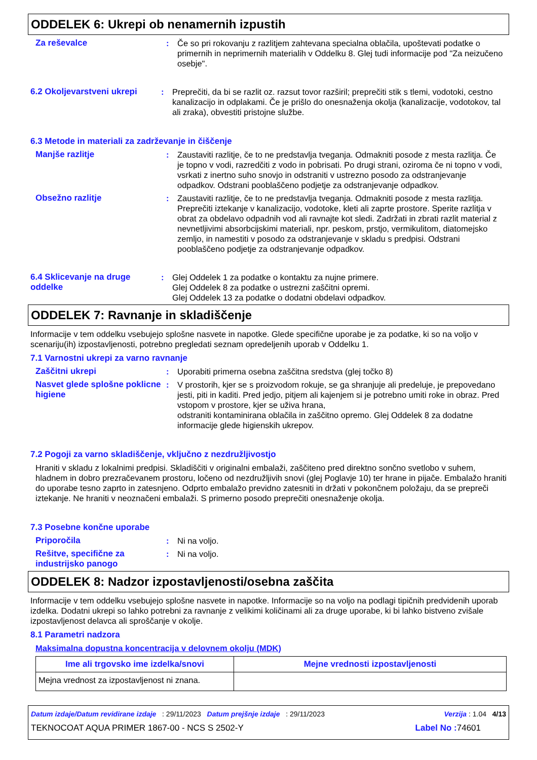ODDELEK 6: Ukrepi ob nenamernih izpustih
Za reševalce : Če so pri rokovanju z razlitjem zahtevana specialna oblačila, upoštevati podatke o primernih in neprimernih materialih v Oddelku 8. Glej tudi informacije pod "Za neizučeno osebje".
6.2 Okoljevarstveni ukrepi
: Preprečiti, da bi se razlit oz. razsut tovor razširil; preprečiti stik s tlemi, vodotoki, cestno kanalizacijo in odplakami. Če je prišlo do onesnaženja okolja (kanalizacije, vodotokov, tal ali zraka), obvestiti pristojne službe.
6.3 Metode in materiali za zadrževanje in čiščenje
Manjše razlitje : Zaustaviti razlitje, če to ne predstavlja tveganja. Odmakniti posode z mesta razlitja. Če je topno v vodi, razredčiti z vodo in pobrisati. Po drugi strani, oziroma če ni topno v vodi, vsrkati z inertno suho snovjo in odstraniti v ustrezno posodo za odstranjevanje odpadkov. Odstrani pooblaščeno podjetje za odstranjevanje odpadkov.
Obsežno razlitje : Zaustaviti razlitje, če to ne predstavlja tveganja. Odmakniti posode z mesta razlitja. Preprečiti iztekanje v kanalizacijo, vodotoke, kleti ali zaprte prostore. Sperite razlitja v obrat za obdelavo odpadnih vod ali ravnajte kot sledi. Zadržati in zbrati razlit material z nevnetljivimi absorbcijskimi materiali, npr. peskom, prstjo, vermikulitom, diatomejsko zemljo, in namestiti v posodo za odstranjevanje v skladu s predpisi. Odstrani pooblaščeno podjetje za odstranjevanje odpadkov.
6.4 Sklicevanje na druge oddelke
: Glej Oddelek 1 za podatke o kontaktu za nujne primere.
Glej Oddelek 8 za podatke o ustrezni zaščitni opremi.
Glej Oddelek 13 za podatke o dodatni obdelavi odpadkov.
ODDELEK 7: Ravnanje in skladiščenje
Informacije v tem oddelku vsebujejo splošne nasvete in napotke. Glede specifične uporabe je za podatke, ki so na voljo v scenariju(ih) izpostavljenosti, potrebno pregledati seznam opredeljenih uporab v Oddelku 1.
7.1 Varnostni ukrepi za varno ravnanje
Zaščitni ukrepi : Uporabiti primerna osebna zaščitna sredstva (glej točko 8)
Nasvet glede splošne poklicne higiene
: V prostorih, kjer se s proizvodom rokuje, se ga shranjuje ali predeluje, je prepovedano jesti, piti in kaditi. Pred jedjo, pitjem ali kajenjem si je potrebno umiti roke in obraz. Pred vstopom v prostore, kjer se uživa hrana,
odstraniti kontaminirana oblačila in zaščitno opremo. Glej Oddelek 8 za dodatne informacije glede higienskih ukrepov.
7.2 Pogoji za varno skladiščenje, vključno z nezdružljivostjo
Hraniti v skladu z lokalnimi predpisi. Skladiščiti v originalni embalaži, zaščiteno pred direktno sončno svetlobo v suhem, hladnem in dobro prezračevanem prostoru, ločeno od nezdružljivih snovi (glej Poglavje 10) ter hrane in pijače. Embalažo hraniti do uporabe tesno zaprto in zatesnjeno. Odprto embalažo previdno zatesniti in držati v pokončnem položaju, da se prepreči iztekanje. Ne hraniti v neoznačeni embalaži. S primerno posodo preprečiti onesnaženje okolja.
7.3 Posebne končne uporabe
Priporočila : Ni na voljo.
Rešitve, specifične za industrijsko panogo
: Ni na voljo.
ODDELEK 8: Nadzor izpostavljenosti/osebna zaščita
Informacije v tem oddelku vsebujejo splošne nasvete in napotke. Informacije so na voljo na podlagi tipičnih predvidenih uporab izdelka. Dodatni ukrepi so lahko potrebni za ravnanje z velikimi količinami ali za druge uporabe, ki bi lahko bistveno zvišale izpostavljenost delavca ali sproščanje v okolje.
8.1 Parametri nadzora
Maksimalna dopustna koncentracija v delovnem okolju (MDK)
| Ime ali trgovsko ime izdelka/snovi | Mejne vrednosti izpostavljenosti |
| --- | --- |
| Mejna vrednost za izpostavljenost ni znana. | |
Datum izdaje/Datum revidirane izdaje : 29/11/2023 Datum prejšnje izdaje : 29/11/2023 Verzija : 1.04 4/13
TEKNOCOAT AQUA PRIMER 1867-00 - NCS S 2502-Y Label No : 74601